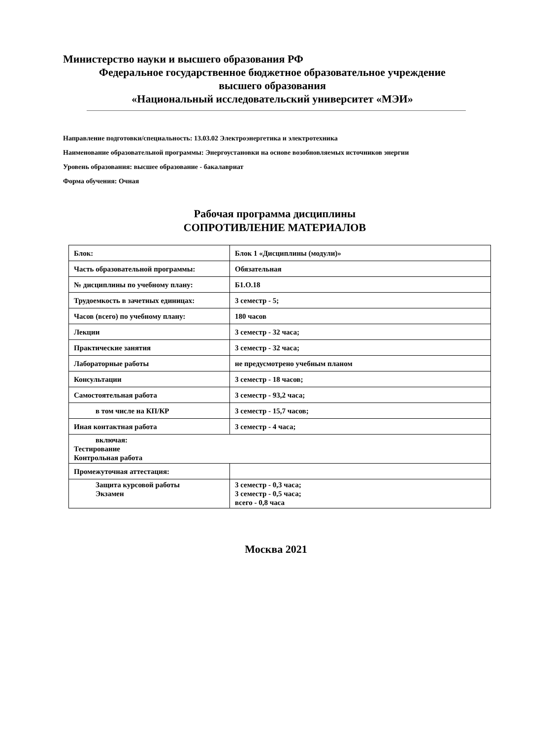Министерство науки и высшего образования РФ
Федеральное государственное бюджетное образовательное учреждение
высшего образования
«Национальный исследовательский университет «МЭИ»
Направление подготовки/специальность: 13.03.02 Электроэнергетика и электротехника
Наименование образовательной программы: Энергоустановки на основе возобновляемых источников энергии
Уровень образования: высшее образование - бакалавриат
Форма обучения: Очная
Рабочая программа дисциплины
СОПРОТИВЛЕНИЕ МАТЕРИАЛОВ
| Блок: | Блок 1 «Дисциплины (модули)» |
| Часть образовательной программы: | Обязательная |
| № дисциплины по учебному плану: | Б1.О.18 |
| Трудоемкость в зачетных единицах: | 3 семестр - 5; |
| Часов (всего) по учебному плану: | 180 часов |
| Лекции | 3 семестр - 32 часа; |
| Практические занятия | 3 семестр - 32 часа; |
| Лабораторные работы | не предусмотрено учебным планом |
| Консультации | 3 семестр - 18 часов; |
| Самостоятельная работа | 3 семестр - 93,2 часа; |
| в том числе на КП/КР | 3 семестр - 15,7 часов; |
| Иная контактная работа | 3 семестр - 4 часа; |
| включая: Тестирование Контрольная работа | |
| Промежуточная аттестация: | |
| Защита курсовой работы Экзамен | 3 семестр - 0,3 часа; 3 семестр - 0,5 часа; всего - 0,8 часа |
Москва 2021